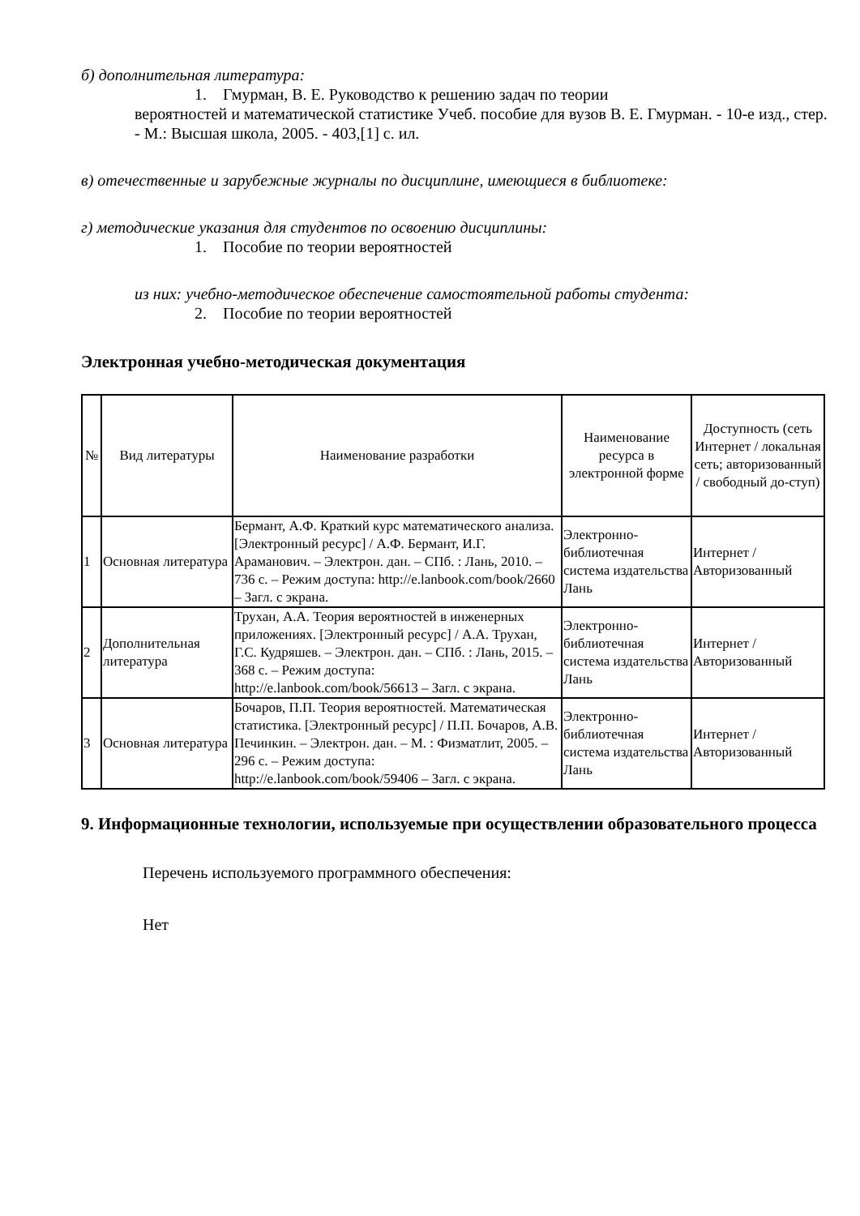б) дополнительная литература:
1. Гмурман, В. Е. Руководство к решению задач по теории
вероятностей и математической статистике Учеб. пособие для вузов В. Е. Гмурман. - 10-е изд., стер. - М.: Высшая школа, 2005. - 403,[1] с. ил.
в) отечественные и зарубежные журналы по дисциплине, имеющиеся в библиотеке:
г) методические указания для студентов по освоению дисциплины:
1. Пособие по теории вероятностей
из них: учебно-методическое обеспечение самостоятельной работы студента:
2. Пособие по теории вероятностей
Электронная учебно-методическая документация
| № | Вид литературы | Наименование разработки | Наименование ресурса в электронной форме | Доступность (сеть Интернет / локальная сеть; авторизованный / свободный до-ступ) |
| --- | --- | --- | --- | --- |
| 1 | Основная литература | Бермант, А.Ф. Краткий курс математического анализа. [Электронный ресурс] / А.Ф. Бермант, И.Г. Араманович. – Электрон. дан. – СПб. : Лань, 2010. – 736 с. – Режим доступа: http://e.lanbook.com/book/2660 – Загл. с экрана. | Электронно-библиотечная система издательства Лань | Интернет / Авторизованный |
| 2 | Дополнительная литература | Трухан, А.А. Теория вероятностей в инженерных приложениях. [Электронный ресурс] / А.А. Трухан, Г.С. Кудряшев. – Электрон. дан. – СПб. : Лань, 2015. – 368 с. – Режим доступа: http://e.lanbook.com/book/56613 – Загл. с экрана. | Электронно-библиотечная система издательства Лань | Интернет / Авторизованный |
| 3 | Основная литература | Бочаров, П.П. Теория вероятностей. Математическая статистика. [Электронный ресурс] / П.П. Бочаров, А.В. Печинкин. – Электрон. дан. – М. : Физматлит, 2005. – 296 с. – Режим доступа: http://e.lanbook.com/book/59406 – Загл. с экрана. | Электронно-библиотечная система издательства Лань | Интернет / Авторизованный |
9. Информационные технологии, используемые при осуществлении образовательного процесса
Перечень используемого программного обеспечения:
Нет